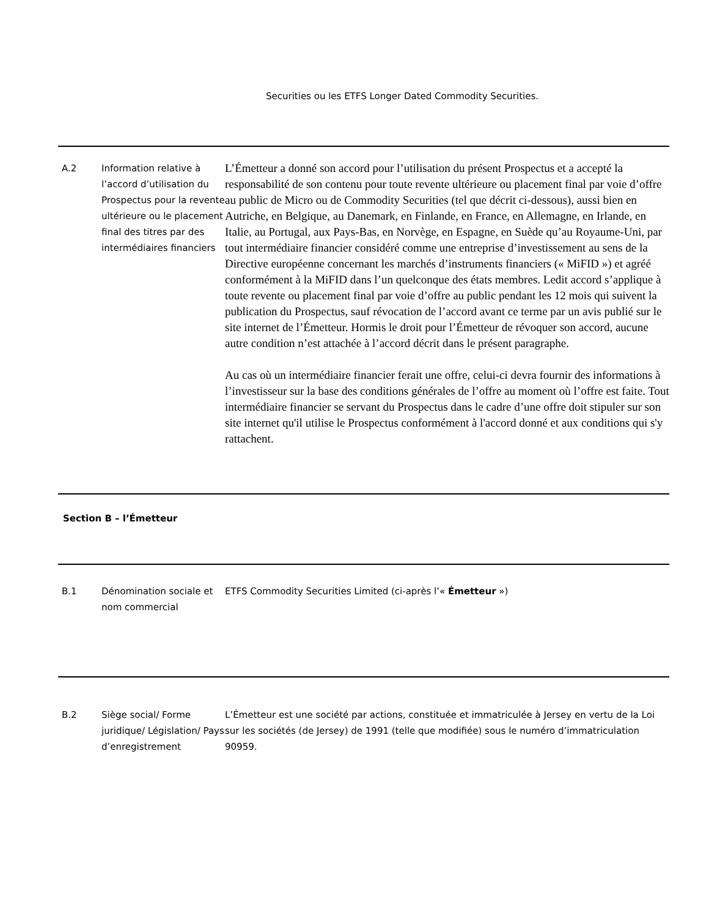Securities ou les ETFS Longer Dated Commodity Securities.
| A.2 | Information relative à l’accord d’utilisation du Prospectus pour la revente ultérieure ou le placement final des titres par des intermédiaires financiers | L’Émetteur a donné son accord pour l’utilisation du présent Prospectus et a accepté la responsabilité de son contenu pour toute revente ultérieure ou placement final par voie d’offre au public de Micro ou de Commodity Securities (tel que décrit ci-dessous), aussi bien en Autriche, en Belgique, au Danemark, en Finlande, en France, en Allemagne, en Irlande, en Italie, au Portugal, aux Pays-Bas, en Norvège, en Espagne, en Suède qu’au Royaume-Uni, par tout intermédiaire financier considéré comme une entreprise d’investissement au sens de la Directive européenne concernant les marchés d’instruments financiers (« MiFID ») et agréé conformément à la MiFID dans l’un quelconque des états membres. Ledit accord s’applique à toute revente ou placement final par voie d’offre au public pendant les 12 mois qui suivent la publication du Prospectus, sauf révocation de l’accord avant ce terme par un avis publié sur le site internet de l’Émetteur. Hormis le droit pour l’Émetteur de révoquer son accord, aucune autre condition n’est attachée à l’accord décrit dans le présent paragraphe. Au cas où un intermédiaire financier ferait une offre, celui-ci devra fournir des informations à l’investisseur sur la base des conditions générales de l’offre au moment où l’offre est faite. Tout intermédiaire financier se servant du Prospectus dans le cadre d’une offre doit stipuler sur son site internet qu'il utilise le Prospectus conformément à l'accord donné et aux conditions qui s'y rattachent. |
| Section B – l’Émetteur | | |
| B.1 | Dénomination sociale et nom commercial | ETFS Commodity Securities Limited (ci-après l’« Émetteur ») |
| B.2 | Siège social/ Forme juridique/ Législation/ Pays d’enregistrement | L’Émetteur est une société par actions, constituée et immatriculée à Jersey en vertu de la Loi sur les sociétés (de Jersey) de 1991 (telle que modifiée) sous le numéro d’immatriculation 90959. |